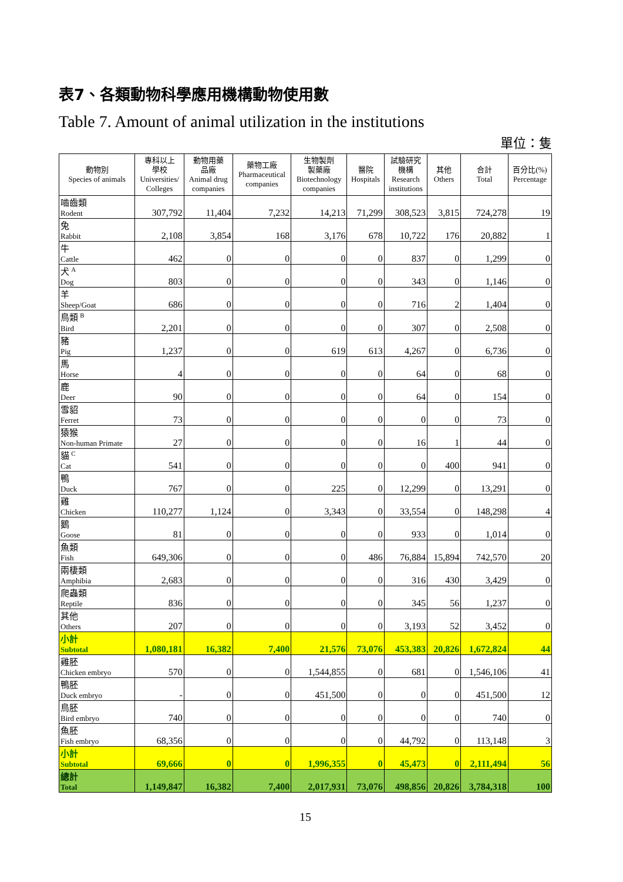表7、各類動物科學應用機構動物使用數
Table 7. Amount of animal utilization in the institutions
單位：隻
| 動物別 Species of animals | 專科以上 學校 Universities/ Colleges | 動物用藥 品廠 Animal drug companies | 藥物工廠 Pharmaceutical companies | 生物製劑 製藥廠 Biotechnology companies | 醫院 Hospitals | 試驗研究 機構 Research institutions | 其他 Others | 合計 Total | 百分比(%) Percentage |
| --- | --- | --- | --- | --- | --- | --- | --- | --- | --- |
| 嚙齒類 Rodent | 307,792 | 11,404 | 7,232 | 14,213 | 71,299 | 308,523 | 3,815 | 724,278 | 19 |
| 兔 Rabbit | 2,108 | 3,854 | 168 | 3,176 | 678 | 10,722 | 176 | 20,882 | 1 |
| 牛 Cattle | 462 | 0 | 0 | 0 | 0 | 837 | 0 | 1,299 | 0 |
| 犬 <sup>A</sup> Dog | 803 | 0 | 0 | 0 | 0 | 343 | 0 | 1,146 | 0 |
| 羊 Sheep/Goat | 686 | 0 | 0 | 0 | 0 | 716 | 2 | 1,404 | 0 |
| 鳥類 <sup>B</sup> Bird | 2,201 | 0 | 0 | 0 | 0 | 307 | 0 | 2,508 | 0 |
| 豬 Pig | 1,237 | 0 | 0 | 619 | 613 | 4,267 | 0 | 6,736 | 0 |
| 馬 Horse | 4 | 0 | 0 | 0 | 0 | 64 | 0 | 68 | 0 |
| 鹿 Deer | 90 | 0 | 0 | 0 | 0 | 64 | 0 | 154 | 0 |
| 雪貂 Ferret | 73 | 0 | 0 | 0 | 0 | 0 | 0 | 73 | 0 |
| 猿猴 Non-human Primate | 27 | 0 | 0 | 0 | 0 | 16 | 1 | 44 | 0 |
| 貓 <sup>C</sup> Cat | 541 | 0 | 0 | 0 | 0 | 0 | 400 | 941 | 0 |
| 鴨 Duck | 767 | 0 | 0 | 225 | 0 | 12,299 | 0 | 13,291 | 0 |
| 雞 Chicken | 110,277 | 1,124 | 0 | 3,343 | 0 | 33,554 | 0 | 148,298 | 4 |
| 鵝 Goose | 81 | 0 | 0 | 0 | 0 | 933 | 0 | 1,014 | 0 |
| 魚類 Fish | 649,306 | 0 | 0 | 0 | 486 | 76,884 | 15,894 | 742,570 | 20 |
| 兩棲類 Amphibia | 2,683 | 0 | 0 | 0 | 0 | 316 | 430 | 3,429 | 0 |
| 爬蟲類 Reptile | 836 | 0 | 0 | 0 | 0 | 345 | 56 | 1,237 | 0 |
| 其他 Others | 207 | 0 | 0 | 0 | 0 | 3,193 | 52 | 3,452 | 0 |
| 小計 Subtotal | 1,080,181 | 16,382 | 7,400 | 21,576 | 73,076 | 453,383 | 20,826 | 1,672,824 | 44 |
| 雞胚 Chicken embryo | 570 | 0 | 0 | 1,544,855 | 0 | 681 | 0 | 1,546,106 | 41 |
| 鴨胚 Duck embryo | - | 0 | 0 | 451,500 | 0 | 0 | 0 | 451,500 | 12 |
| 鳥胚 Bird embryo | 740 | 0 | 0 | 0 | 0 | 0 | 0 | 740 | 0 |
| 魚胚 Fish embryo | 68,356 | 0 | 0 | 0 | 0 | 44,792 | 0 | 113,148 | 3 |
| 小計 Subtotal | 69,666 | 0 | 0 | 1,996,355 | 0 | 45,473 | 0 | 2,111,494 | 56 |
| 總計 Total | 1,149,847 | 16,382 | 7,400 | 2,017,931 | 73,076 | 498,856 | 20,826 | 3,784,318 | 100 |
15